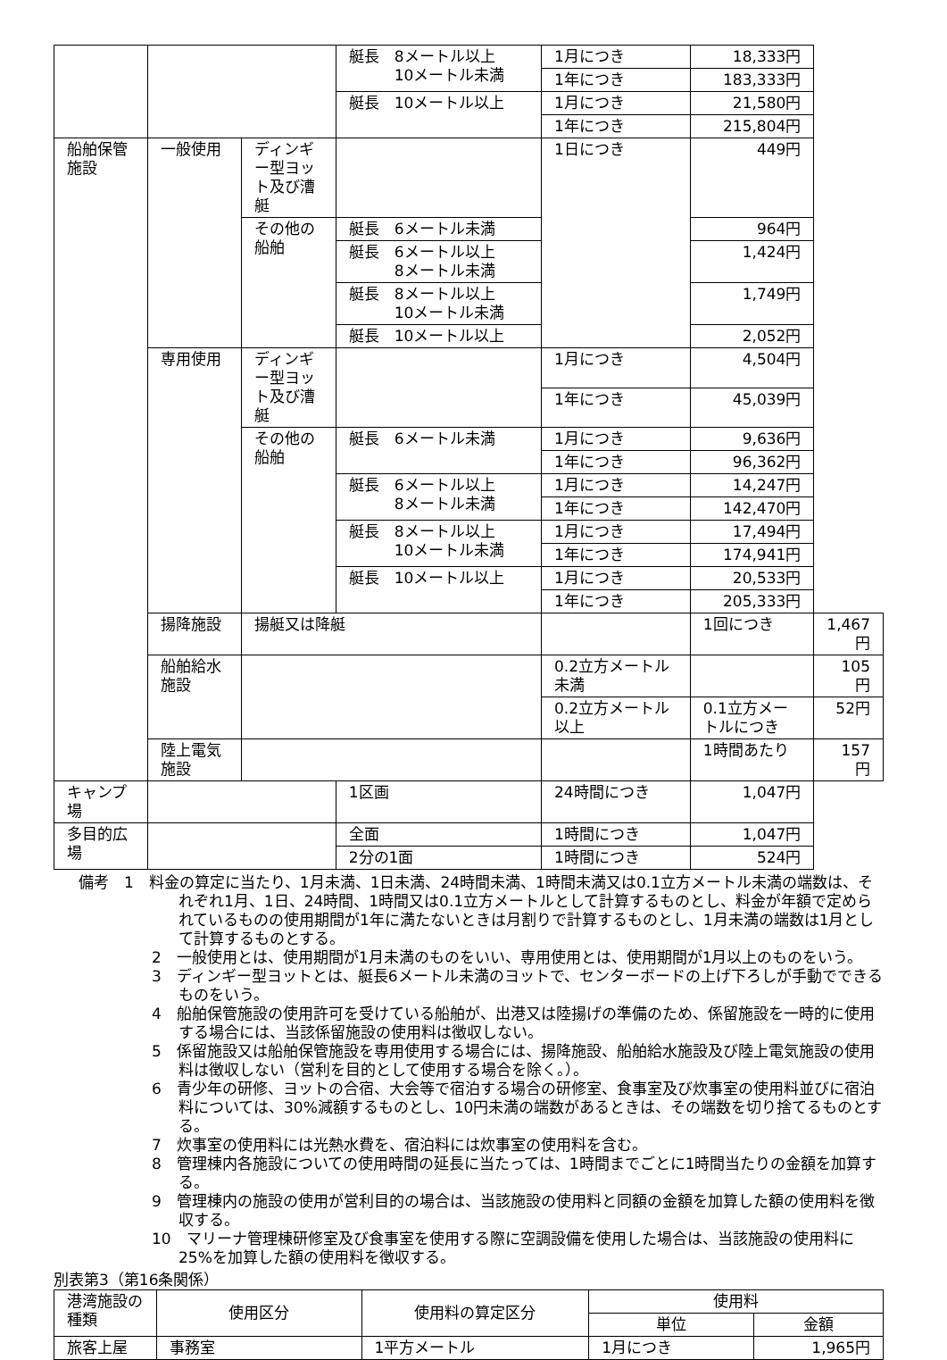| | | | 艇長 8メートル以上 10メートル未満 | 1月につき | 18,333円 | |
| | | | | 1年につき | 183,333円 | |
| | | | 艇長 10メートル以上 | 1月につき | 21,580円 | |
| | | | | 1年につき | 215,804円 | |
| 船舶保管施設 | 一般使用 | ディンギー型ヨット及び漕艇 | | 1日につき | 449円 | |
| | | その他の船舶 | 艇長 6メートル未満 | | 964円 | |
| | | | 艇長 6メートル以上 8メートル未満 | | 1,424円 | |
| | | | 艇長 8メートル以上 10メートル未満 | | 1,749円 | |
| | | | 艇長 10メートル以上 | | 2,052円 | |
| | 専用使用 | ディンギー型ヨット及び漕艇 | | 1月につき | 4,504円 | |
| | | | | 1年につき | 45,039円 | |
| | | その他の船舶 | 艇長 6メートル未満 | 1月につき | 9,636円 | |
| | | | | 1年につき | 96,362円 | |
| | | | 艇長 6メートル以上 8メートル未満 | 1月につき | 14,247円 | |
| | | | | 1年につき | 142,470円 | |
| | | | 艇長 8メートル以上 10メートル未満 | 1月につき | 17,494円 | |
| | | | | 1年につき | 174,941円 | |
| | | | 艇長 10メートル以上 | 1月につき | 20,533円 | |
| | | | | 1年につき | 205,333円 | |
| | 揚降施設 | 揚艇又は降艇 | | | 1回につき | 1,467円 |
| | 船舶給水施設 | | | 0.2立方メートル未満 | | 105円 |
| | | | | 0.2立方メートル以上 | 0.1立方メートルにつき | 52円 |
| | 陸上電気施設 | | | | 1時間あたり | 157円 |
| キャンプ場 | | | 1区画 | 24時間につき | 1,047円 | |
| 多目的広場 | | | 全面 | 1時間につき | 1,047円 | |
| | | | 2分の1面 | 1時間につき | 524円 | |
備考　1　料金の算定に当たり、1月未満、1日未満、24時間未満、1時間未満又は0.1立方メートル未満の端数は、それぞれ1月、1日、24時間、1時間又は0.1立方メートルとして計算するものとし、料金が年額で定められているものの使用期間が1年に満たないときは月割りで計算するものとし、1月未満の端数は1月として計算するものとする。
2　一般使用とは、使用期間が1月未満のものをいい、専用使用とは、使用期間が1月以上のものをいう。
3　ディンギー型ヨットとは、艇長6メートル未満のヨットで、センターボードの上げ下ろしが手動でできるものをいう。
4　船舶保管施設の使用許可を受けている船舶が、出港又は陸揚げの準備のため、係留施設を一時的に使用する場合には、当該係留施設の使用料は徴収しない。
5　係留施設又は船舶保管施設を専用使用する場合には、揚降施設、船舶給水施設及び陸上電気施設の使用料は徴収しない（営利を目的として使用する場合を除く。）。
6　青少年の研修、ヨットの合宿、大会等で宿泊する場合の研修室、食事室及び炊事室の使用料並びに宿泊料については、30%減額するものとし、10円未満の端数があるときは、その端数を切り捨てるものとする。
7　炊事室の使用料には光熱水費を、宿泊料には炊事室の使用料を含む。
8　管理棟内各施設についての使用時間の延長に当たっては、1時間までごとに1時間当たりの金額を加算する。
9　管理棟内の施設の使用が営利目的の場合は、当該施設の使用料と同額の金額を加算した額の使用料を徴収する。
10　マリーナ管理棟研修室及び食事室を使用する際に空調設備を使用した場合は、当該施設の使用料に25%を加算した額の使用料を徴収する。
別表第3（第16条関係）
| 港湾施設の種類 | 使用区分 | 使用料の算定区分 | 使用料 | |
| --- | --- | --- | --- | --- |
| | | | 単位 | 金額 |
| 旅客上屋 | 事務室 | 1平方メートル | 1月につき | 1,965円 |